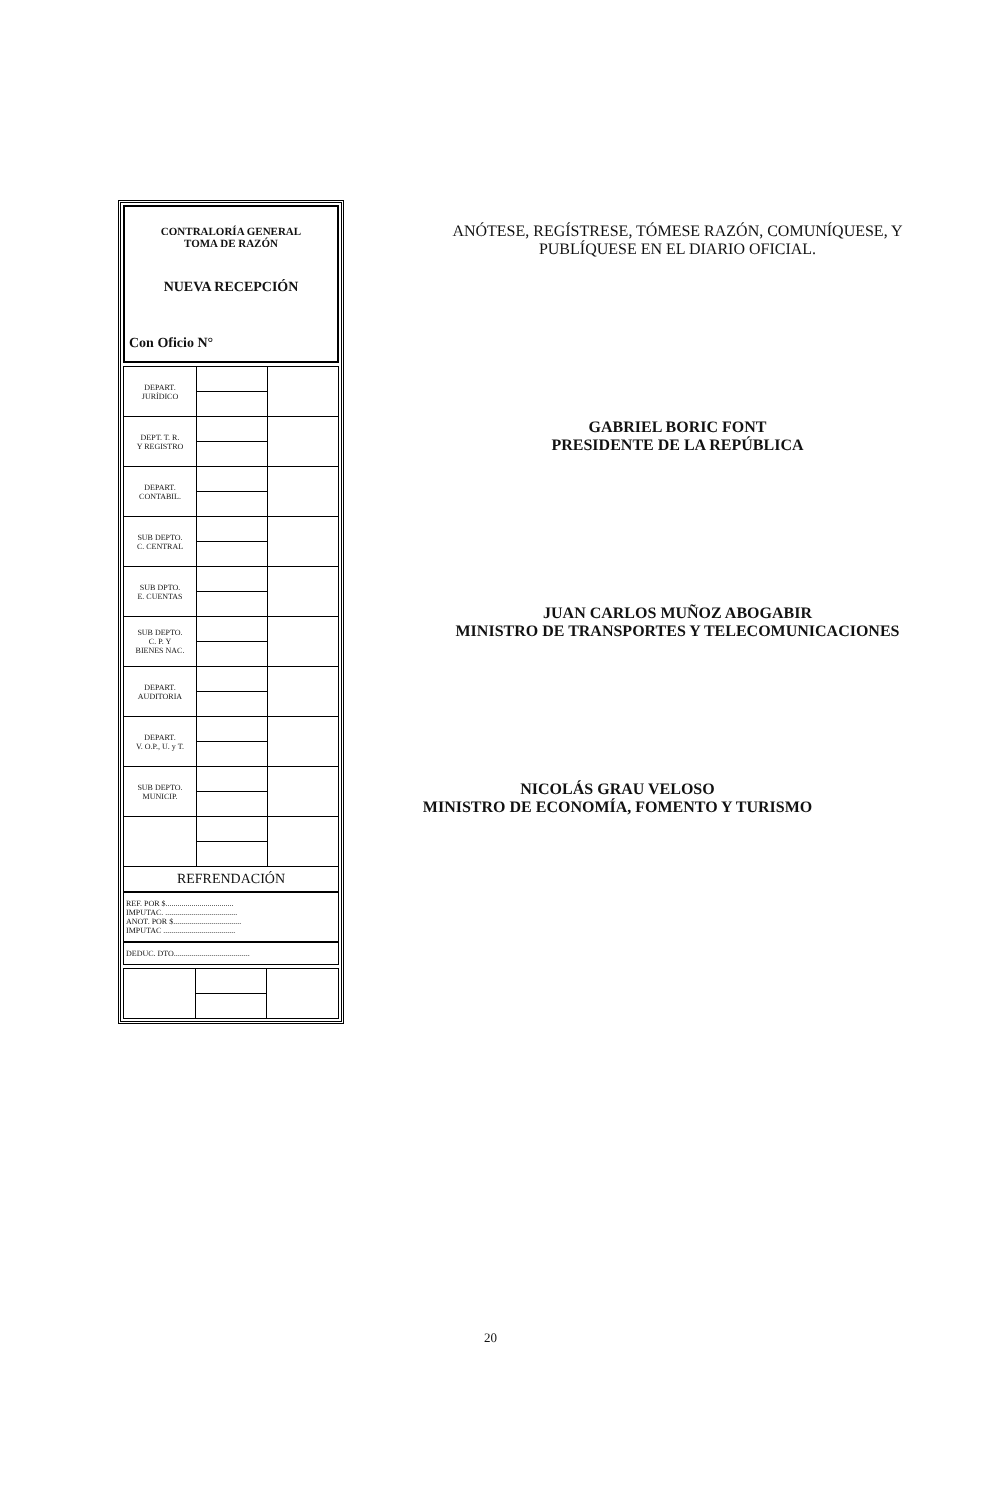CONTRALORÍA GENERAL
TOMA DE RAZÓN
NUEVA RECEPCIÓN
Con Oficio N°
| DEPART. JURÍDICO | | |
| DEPT. T. R. Y REGISTRO | | |
| DEPART. CONTABIL. | | |
| SUB DEPTO. C. CENTRAL | | |
| SUB DPTO. E. CUENTAS | | |
| SUB DEPTO. C. P. Y BIENES NAC. | | |
| DEPART. AUDITORIA | | |
| DEPART. V. O.P., U. y T. | | |
| SUB DEPTO. MUNICIP. | | |
| REFRENDACIÓN | | |
REF. POR $..................................
IMPUTAC. ....................................
ANOT. POR $..................................
IMPUTAC ....................................
DEDUC. DTO......................................
ANÓTESE, REGÍSTRESE, TÓMESE RAZÓN, COMUNÍQUESE, Y
PUBLÍQUESE EN EL DIARIO OFICIAL.
GABRIEL BORIC FONT
PRESIDENTE DE LA REPÚBLICA
JUAN CARLOS MUÑOZ ABOGABIR
MINISTRO DE TRANSPORTES Y TELECOMUNICACIONES
NICOLÁS GRAU VELOSO
MINISTRO DE ECONOMÍA, FOMENTO Y TURISMO
20